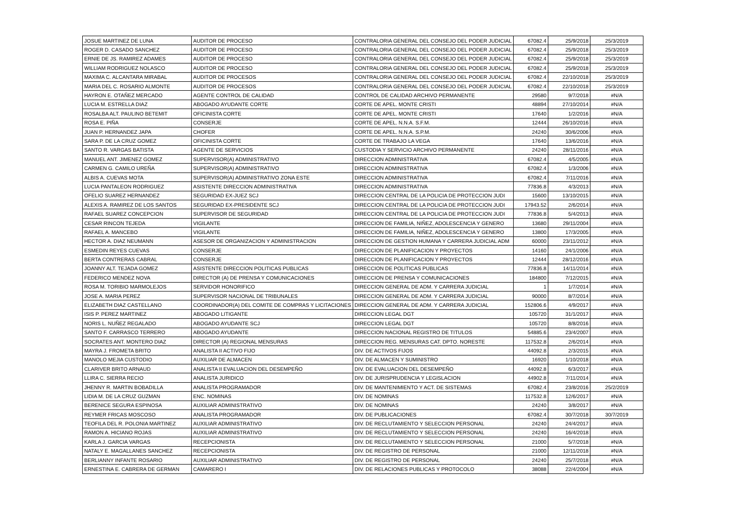| JOSUE MARTINEZ DE LUNA | AUDITOR DE PROCESO | CONTRALORIA GENERAL DEL CONSEJO DEL PODER JUDICIAL | 67082.4 | 25/9/2018 | 25/3/2019 |
| ROGER D. CASADO SANCHEZ | AUDITOR DE PROCESO | CONTRALORIA GENERAL DEL CONSEJO DEL PODER JUDICIAL | 67082.4 | 25/9/2018 | 25/3/2019 |
| ERNIE DE JS. RAMIREZ ADAMES | AUDITOR DE PROCESO | CONTRALORIA GENERAL DEL CONSEJO DEL PODER JUDICIAL | 67082.4 | 25/9/2018 | 25/3/2019 |
| WILLIAM RODRIGUEZ NOLASCO | AUDITOR DE PROCESO | CONTRALORIA GENERAL DEL CONSEJO DEL PODER JUDICIAL | 67082.4 | 25/9/2018 | 25/3/2019 |
| MAXIMA C. ALCANTARA MIRABAL | AUDITOR DE PROCESOS | CONTRALORIA GENERAL DEL CONSEJO DEL PODER JUDICIAL | 67082.4 | 22/10/2018 | 25/3/2019 |
| MARIA DEL C. ROSARIO ALMONTE | AUDITOR DE PROCESOS | CONTRALORIA GENERAL DEL CONSEJO DEL PODER JUDICIAL | 67082.4 | 22/10/2018 | 25/3/2019 |
| HAYRON E. OTAÑEZ MERCADO | AGENTE CONTROL DE CALIDAD | CONTROL DE CALIDAD ARCHIVO PERMANENTE | 29580 | 9/7/2018 | #N/A |
| LUCIA M. ESTRELLA DIAZ | ABOGADO AYUDANTE CORTE | CORTE DE APEL. MONTE CRISTI | 48894 | 27/10/2014 | #N/A |
| ROSALBA ALT. PAULINO BETEMIT | OFICINISTA CORTE | CORTE DE APEL. MONTE CRISTI | 17640 | 1/2/2016 | #N/A |
| ROSA E. PIÑA | CONSERJE | CORTE DE APEL. N.N.A. S.F.M. | 12444 | 26/10/2016 | #N/A |
| JUAN P. HERNANDEZ JAPA | CHOFER | CORTE DE APEL. N.N.A. S.P.M. | 24240 | 30/6/2006 | #N/A |
| SARA P. DE LA CRUZ GOMEZ | OFICINISTA CORTE | CORTE DE TRABAJO LA VEGA | 17640 | 13/6/2016 | #N/A |
| SANTO R. VARGAS BATISTA | AGENTE DE SERVICIOS | CUSTODIA Y SERVICIO ARCHIVO PERMANENTE | 24240 | 28/11/2016 | #N/A |
| MANUEL ANT. JIMENEZ GOMEZ | SUPERVISOR(A) ADMINISTRATIVO | DIRECCION ADMINISTRATIVA | 67082.4 | 4/5/2005 | #N/A |
| CARMEN G. CAMILO UREÑA | SUPERVISOR(A) ADMINISTRATIVO | DIRECCION ADMINISTRATIVA | 67082.4 | 1/3/2006 | #N/A |
| ALBIS A. CUEVAS MOTA | SUPERVISOR(A) ADMINISTRATIVO ZONA ESTE | DIRECCION ADMINISTRATIVA | 67082.4 | 7/11/2016 | #N/A |
| LUCIA PANTALEON RODRIGUEZ | ASISTENTE DIRECCION ADMINISTRATIVA | DIRECCION ADMINISTRATIVA | 77836.8 | 4/3/2013 | #N/A |
| OFELIO SUAREZ HERNANDEZ | SEGURIDAD EX-JUEZ SCJ | DIRECCION CENTRAL DE LA POLICIA DE PROTECCION JUDI | 15600 | 13/10/2015 | #N/A |
| ALEXIS A. RAMIREZ DE LOS SANTOS | SEGURIDAD EX-PRESIDENTE SCJ | DIRECCION CENTRAL DE LA POLICIA DE PROTECCION JUDI | 17943.52 | 2/6/2014 | #N/A |
| RAFAEL SUAREZ CONCEPCION | SUPERVISOR DE SEGURIDAD | DIRECCION CENTRAL DE LA POLICIA DE PROTECCION JUDI | 77836.8 | 5/4/2013 | #N/A |
| CESAR RINCON TEJEDA | VIGILANTE | DIRECCION DE FAMILIA, NIÑEZ, ADOLESCENCIA Y GENERO | 13680 | 29/11/2004 | #N/A |
| RAFAEL A. MANCEBO | VIGILANTE | DIRECCION DE FAMILIA, NIÑEZ, ADOLESCENCIA Y GENERO | 13800 | 17/3/2005 | #N/A |
| HECTOR A. DIAZ NEUMANN | ASESOR DE ORGANIZACION Y ADMINISTRACION | DIRECCION DE GESTION HUMANA Y CARRERA JUDICIAL ADM | 60000 | 23/11/2012 | #N/A |
| ESMEDIN REYES CUEVAS | CONSERJE | DIRECCION DE PLANIFICACION Y PROYECTOS | 14160 | 24/1/2006 | #N/A |
| BERTA CONTRERAS CABRAL | CONSERJE | DIRECCION DE PLANIFICACION Y PROYECTOS | 12444 | 28/12/2016 | #N/A |
| JOANNY ALT. TEJADA GOMEZ | ASISTENTE DIRECCION POLITICAS PUBLICAS | DIRECCION DE POLITICAS PUBLICAS | 77836.8 | 14/11/2014 | #N/A |
| FEDERICO MENDEZ NOVA | DIRECTOR (A) DE PRENSA Y COMUNICACIONES | DIRECCION DE PRENSA Y COMUNICACIONES | 184800 | 7/12/2015 | #N/A |
| ROSA M. TORIBIO MARMOLEJOS | SERVIDOR HONORIFICO | DIRECCION GENERAL DE ADM. Y CARRERA JUDICIAL | 1 | 1/7/2014 | #N/A |
| JOSE A. MARIA PEREZ | SUPERVISOR NACIONAL DE TRIBUNALES | DIRECCION GENERAL DE ADM. Y CARRERA JUDICIAL | 90000 | 8/7/2014 | #N/A |
| ELIZABETH DIAZ CASTELLANO | COORDINADOR(A) DEL COMITE DE COMPRAS Y LICITACIONES | DIRECCION GENERAL DE ADM. Y CARRERA JUDICIAL | 152806.6 | 4/9/2017 | #N/A |
| ISIS P. PEREZ MARTINEZ | ABOGADO LITIGANTE | DIRECCION LEGAL DGT | 105720 | 31/1/2017 | #N/A |
| NORIS L. NUÑEZ REGALADO | ABOGADO AYUDANTE SCJ | DIRECCION LEGAL DGT | 105720 | 8/8/2016 | #N/A |
| SANTO F. CARRASCO TERRERO | ABOGADO AYUDANTE | DIRECCION NACIONAL REGISTRO DE TITULOS | 54885.6 | 23/4/2007 | #N/A |
| SOCRATES ANT. MONTERO DIAZ | DIRECTOR (A) REGIONAL MENSURAS | DIRECCION REG. MENSURAS CAT. DPTO. NORESTE | 117532.8 | 2/6/2014 | #N/A |
| MAYRA J. FROMETA BRITO | ANALISTA II ACTIVO FIJO | DIV. DE ACTIVOS FIJOS | 44092.8 | 2/3/2015 | #N/A |
| MANOLO MEJIA CUSTODIO | AUXILIAR DE ALMACEN | DIV. DE ALMACEN Y SUMINISTRO | 16920 | 1/10/2018 | #N/A |
| CLARIVER BRITO ARNAUD | ANALISTA II EVALUACION DEL DESEMPEÑO | DIV. DE EVALUACION DEL DESEMPEÑO | 44092.8 | 6/3/2017 | #N/A |
| LLIRA C. SIERRA RECIO | ANALISTA JURIDICO | DIV. DE JURISPRUDENCIA Y LEGISLACION | 44902.8 | 7/11/2014 | #N/A |
| JHENNY R. MARTIN BOBADILLA | ANALISTA PROGRAMADOR | DIV. DE MANTENIMIENTO Y ACT. DE SISTEMAS | 67082.4 | 23/8/2016 | 25/2/2019 |
| LIDIA M. DE LA CRUZ GUZMAN | ENC. NOMINAS | DIV. DE NOMINAS | 117532.8 | 12/6/2017 | #N/A |
| BERENICE SEGURA ESPINOSA | AUXILIAR ADMINISTRATIVO | DIV. DE NOMINAS | 24240 | 3/8/2017 | #N/A |
| REYMER FRICAS MOSCOSO | ANALISTA PROGRAMADOR | DIV. DE PUBLICACIONES | 67082.4 | 30/7/2018 | 30/7/2019 |
| TEOFILA DEL R. POLONIA MARTINEZ | AUXILIAR ADMINISTRATIVO | DIV. DE RECLUTAMIENTO Y SELECCION PERSONAL | 24240 | 24/4/2017 | #N/A |
| RAMON A. HICIANO ROJAS | AUXILIAR ADMINISTRATIVO | DIV. DE RECLUTAMIENTO Y SELECCION PERSONAL | 24240 | 16/4/2018 | #N/A |
| KARLA J. GARCIA VARGAS | RECEPCIONISTA | DIV. DE RECLUTAMIENTO Y SELECCION PERSONAL | 21000 | 5/7/2018 | #N/A |
| NATALY E. MAGALLANES SANCHEZ | RECEPCIONISTA | DIV. DE REGISTRO DE PERSONAL | 21000 | 12/11/2018 | #N/A |
| BERLIANNY INFANTE ROSARIO | AUXILIAR ADMINISTRATIVO | DIV. DE REGISTRO DE PERSONAL | 24240 | 25/7/2018 | #N/A |
| ERNESTINA E. CABRERA DE GERMAN | CAMARERO I | DIV. DE RELACIONES PUBLICAS Y PROTOCOLO | 38088 | 22/4/2004 | #N/A |